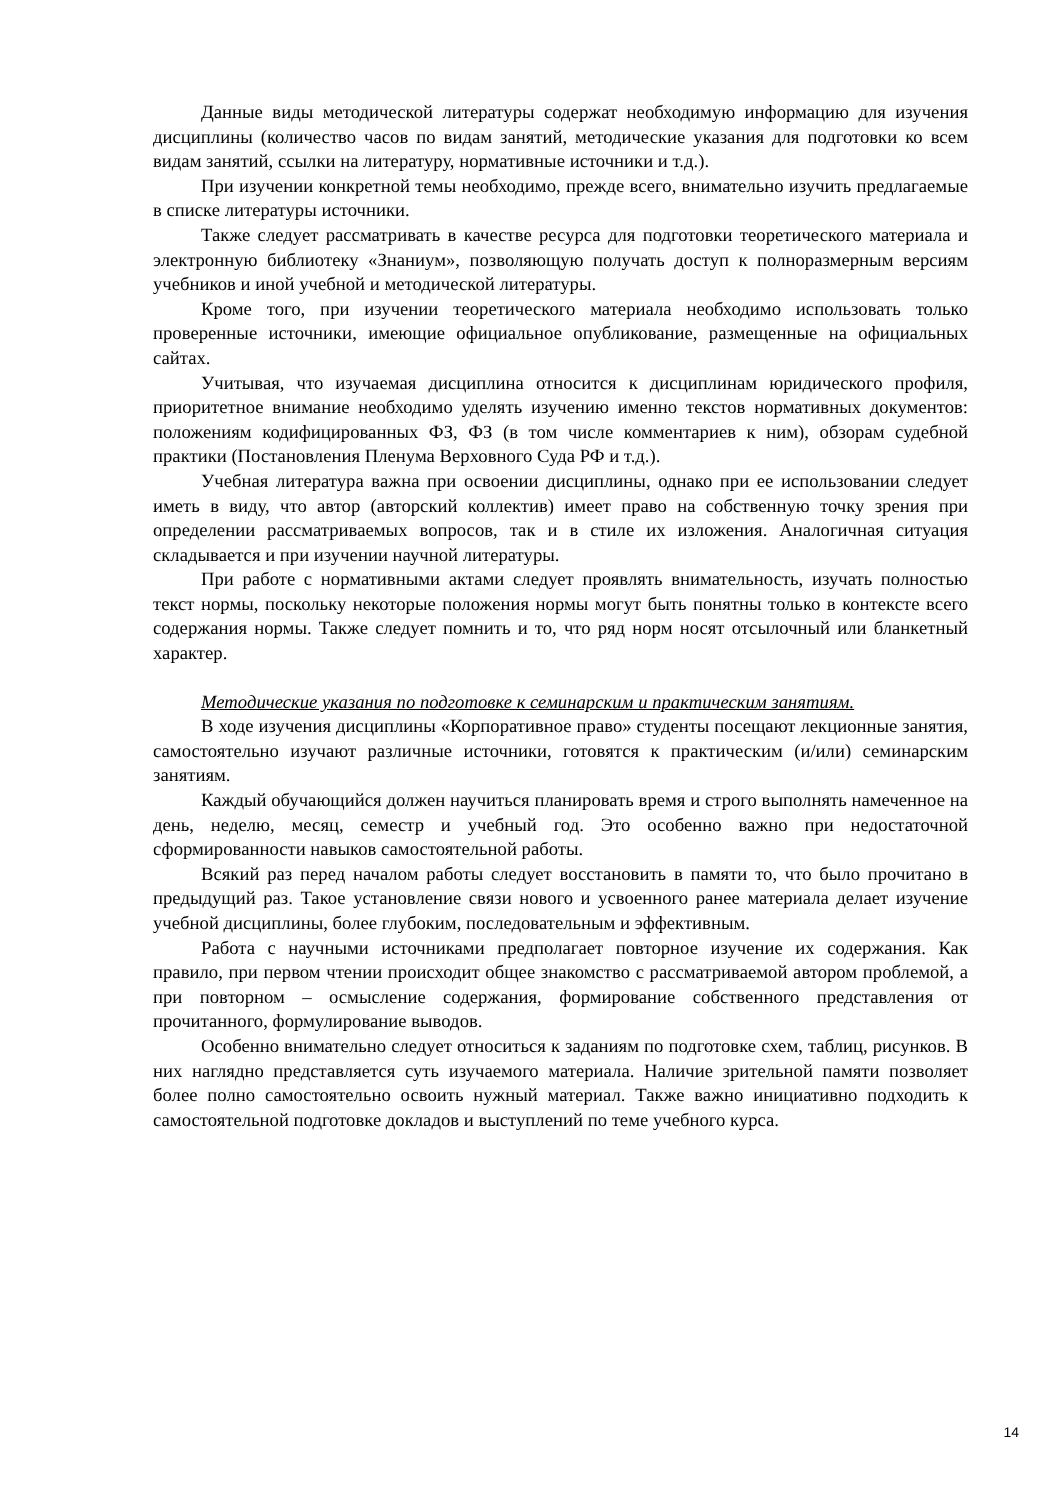Данные виды методической литературы содержат необходимую информацию для изучения дисциплины (количество часов по видам занятий, методические указания для подготовки ко всем видам занятий, ссылки на литературу, нормативные источники и т.д.).
При изучении конкретной темы необходимо, прежде всего, внимательно изучить предлагаемые в списке литературы источники.
Также следует рассматривать в качестве ресурса для подготовки теоретического материала и электронную библиотеку «Знаниум», позволяющую получать доступ к полноразмерным версиям учебников и иной учебной и методической литературы.
Кроме того, при изучении теоретического материала необходимо использовать только проверенные источники, имеющие официальное опубликование, размещенные на официальных сайтах.
Учитывая, что изучаемая дисциплина относится к дисциплинам юридического профиля, приоритетное внимание необходимо уделять изучению именно текстов нормативных документов: положениям кодифицированных ФЗ, ФЗ (в том числе комментариев к ним), обзорам судебной практики (Постановления Пленума Верховного Суда РФ и т.д.).
Учебная литература важна при освоении дисциплины, однако при ее использовании следует иметь в виду, что автор (авторский коллектив) имеет право на собственную точку зрения при определении рассматриваемых вопросов, так и в стиле их изложения. Аналогичная ситуация складывается и при изучении научной литературы.
При работе с нормативными актами следует проявлять внимательность, изучать полностью текст нормы, поскольку некоторые положения нормы могут быть понятны только в контексте всего содержания нормы. Также следует помнить и то, что ряд норм носят отсылочный или бланкетный характер.
Методические указания по подготовке к семинарским и практическим занятиям.
В ходе изучения дисциплины «Корпоративное право» студенты посещают лекционные занятия, самостоятельно изучают различные источники, готовятся к практическим (и/или) семинарским занятиям.
Каждый обучающийся должен научиться планировать время и строго выполнять намеченное на день, неделю, месяц, семестр и учебный год. Это особенно важно при недостаточной сформированности навыков самостоятельной работы.
Всякий раз перед началом работы следует восстановить в памяти то, что было прочитано в предыдущий раз. Такое установление связи нового и усвоенного ранее материала делает изучение учебной дисциплины, более глубоким, последовательным и эффективным.
Работа с научными источниками предполагает повторное изучение их содержания. Как правило, при первом чтении происходит общее знакомство с рассматриваемой автором проблемой, а при повторном – осмысление содержания, формирование собственного представления от прочитанного, формулирование выводов.
Особенно внимательно следует относиться к заданиям по подготовке схем, таблиц, рисунков. В них наглядно представляется суть изучаемого материала. Наличие зрительной памяти позволяет более полно самостоятельно освоить нужный материал. Также важно инициативно подходить к самостоятельной подготовке докладов и выступлений по теме учебного курса.
14